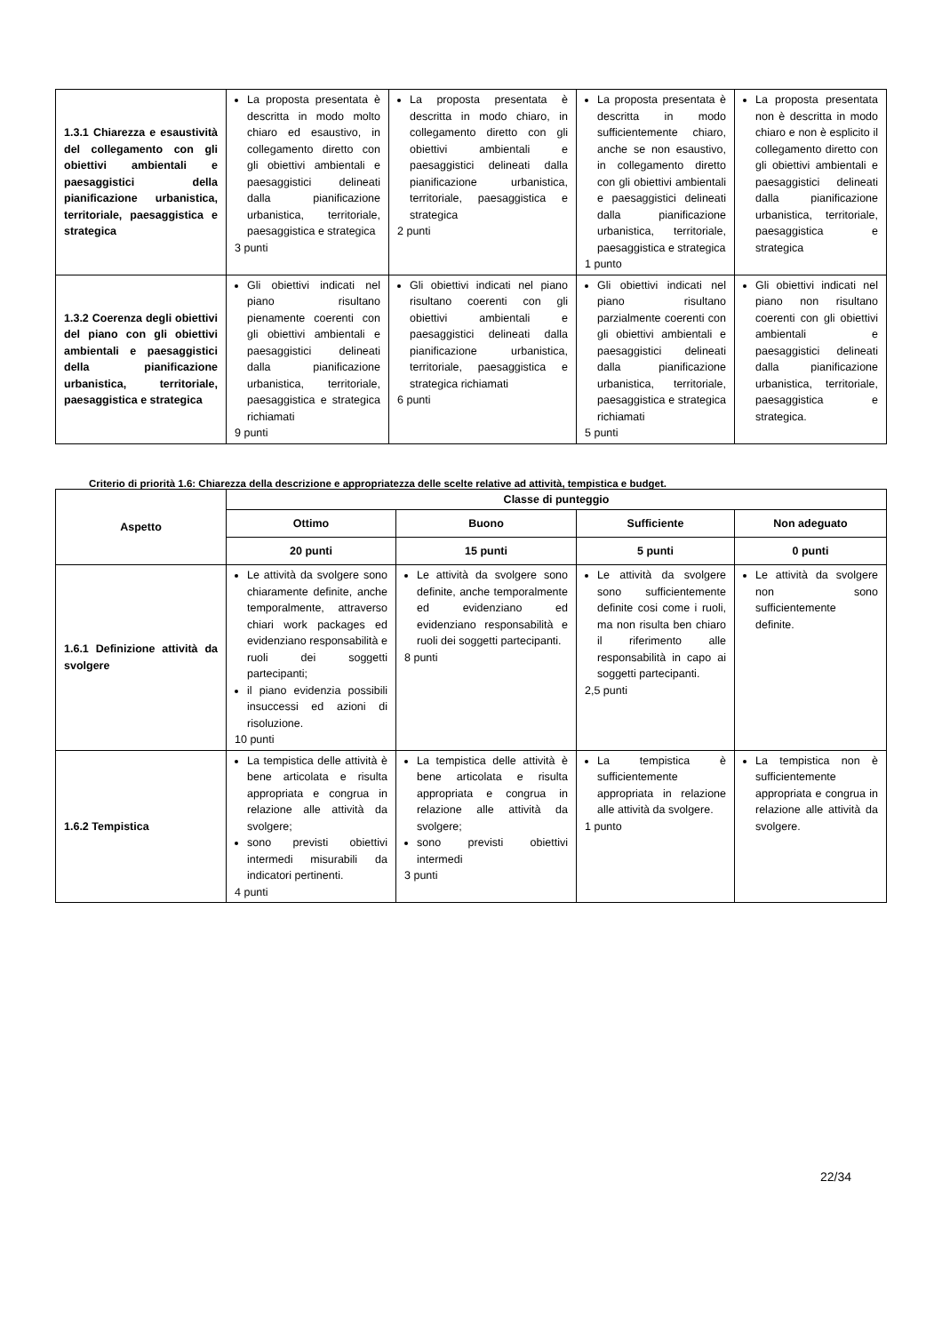| 1.3.1 Chiarezza e esaustività del collegamento con gli obiettivi ambientali e paesaggistici della pianificazione urbanistica, territoriale, paesaggistica e strategica | La proposta presentata è descritta in modo molto chiaro ed esaustivo, in collegamento diretto con gli obiettivi ambientali e paesaggistici delineati dalla pianificazione urbanistica, territoriale, paesaggistica e strategica 3 punti | La proposta presentata è descritta in modo chiaro, in collegamento diretto con gli obiettivi ambientali e paesaggistici delineati dalla pianificazione urbanistica, territoriale, paesaggistica e strategica 2 punti | La proposta presentata è descritta in modo sufficientemente chiaro, anche se non esaustivo, in collegamento diretto con gli obiettivi ambientali e paesaggistici delineati dalla pianificazione urbanistica, territoriale, paesaggistica e strategica 1 punto | La proposta presentata non è descritta in modo chiaro e non è esplicito il collegamento diretto con gli obiettivi ambientali e paesaggistici delineati dalla pianificazione urbanistica, territoriale, paesaggistica e strategica |
| 1.3.2 Coerenza degli obiettivi del piano con gli obiettivi ambientali e paesaggistici della pianificazione urbanistica, territoriale, paesaggistica e strategica | Gli obiettivi indicati nel piano risultano pienamente coerenti con gli obiettivi ambientali e paesaggistici delineati dalla pianificazione urbanistica, territoriale, paesaggistica e strategica richiamati 9 punti | Gli obiettivi indicati nel piano risultano coerenti con gli obiettivi ambientali e paesaggistici delineati dalla pianificazione urbanistica, territoriale, paesaggistica e strategica richiamati 6 punti | Gli obiettivi indicati nel piano risultano parzialmente coerenti con gli obiettivi ambientali e paesaggistici delineati dalla pianificazione urbanistica, territoriale, paesaggistica e strategica richiamati 5 punti | Gli obiettivi indicati nel piano non risultano coerenti con gli obiettivi ambientali e paesaggistici delineati dalla pianificazione urbanistica, territoriale, paesaggistica e strategica. |
Criterio di priorità 1.6: Chiarezza della descrizione e appropriatezza delle scelte relative ad attività, tempistica e budget.
| Aspetto | Classe di punteggio | | | |
| --- | --- | --- | --- | --- |
| | Ottimo | Buono | Sufficiente | Non adeguato |
| | 20 punti | 15 punti | 5 punti | 0 punti |
| 1.6.1 Definizione attività da svolgere | Le attività da svolgere sono chiaramente definite, anche temporalmente, attraverso chiari work packages ed evidenziano responsabilità e ruoli dei soggetti partecipanti; il piano evidenzia possibili insuccessi ed azioni di risoluzione. 10 punti | Le attività da svolgere sono definite, anche temporalmente ed evidenziano ed evidenziano responsabilità e ruoli dei soggetti partecipanti. 8 punti | Le attività da svolgere sono sufficientemente definite cosi come i ruoli, ma non risulta ben chiaro il riferimento alle responsabilità in capo ai soggetti partecipanti. 2,5 punti | Le attività da svolgere non sono sufficientemente definite. |
| 1.6.2 Tempistica | La tempistica delle attività è bene articolata e risulta appropriata e congrua in relazione alle attività da svolgere; sono previsti obiettivi intermedi misurabili da indicatori pertinenti. 4 punti | La tempistica delle attività è bene articolata e risulta appropriata e congrua in relazione alle attività da svolgere; sono previsti obiettivi intermedi 3 punti | La tempistica è sufficientemente appropriata in relazione alle attività da svolgere. 1 punto | La tempistica non è sufficientemente appropriata e congrua in relazione alle attività da svolgere. |
22/34